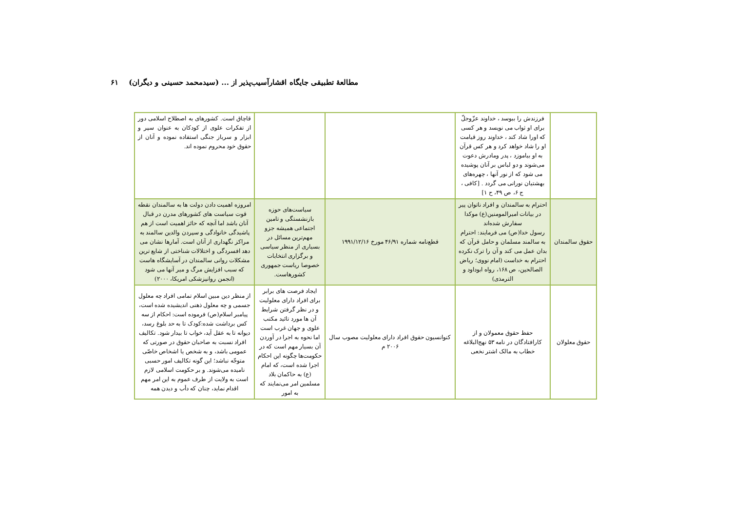مطالعهٔ تطبیقی جایگاه اقشارآسیب‌پذیر از ... (سیدمحمد حسینی و دیگران) ۶۱
| | فرزندش را ببوسد ، خداوند عزّوجلّ برای او ثواب می نویسد و هر کسی که اورا شاد کند ، خداوند روز قیامت او را شاد خواهد کرد و هر کس قرآن به او بیاموزد ، پدر ومادرش دعوت می‌شوند و دو لباس بر آنان پوشیده می شود که از نور آنها ، چهره‌های بهشتیان نورانی می گردد . [کافی ، ج ۶، ص ۴۹، ح ۱] | | | قاچاق است. کشورهای به اصطلاح اسلامی دور از تفکرات علوی از کودکان به عنوان سپر و ابزار و سرباز جنگی استفاده نموده و آنان از حقوق خود محروم نموده اند. |
| حقوق سالمندان | احترام به سالمندان و افراد ناتوان پیر در بیانات امیرالمومنین(ع) موکدا سفارش شده‌اند رسول خدا(ص) می فرمایند: احترام به سالمند مسلمان و حامل قرآن که بدان عمل می کند و آن را ترک نکرده احترام به خداست (امام نووی؛ ریاض الصالحین، ص ۱۶۸، رواه ابوداود و الترمذی) | قطع‌نامه شماره ۴۶/۹۱ مورخ ۱۹۹۱/۱۲/۱۶ | سیاست‌های حوزه بازنشستگی و تامین اجتماعی همیشه جزو مهم‌ترین مسائل در بسیاری از منظر سیاسی و برگزاری انتخابات خصوصا ریاست جمهوری کشورهاست. | امروزه اهمیت دادن دولت ها به سالمندان نقطه قوت سیاست های کشورهای مدرن در قبال آنان باشد اما آنچه که حائز اهمیت است از هم پاشیدگی خانوادگی و سپردن والدین سالمند به مراکز نگهداری از آنان است. آمارها نشان می دهد افسردگی و اختلالات شناختی از شایع ترین مشکلات روانی سالمندان در آسایشگاه هاست که سبب افزایش مرگ و میر آنها می شود (انجمن روانپزشکی امریکا، ۲۰۰۰) |
| حقوق معلولان | حفظ حقوق معمولان و از کارافتادگان در نامه ۵۳ نهج‌البلاغه خطاب به مالک اشتر نخعی | کنوانسیون حقوق افراد دارای معلولیت مصوب سال ۲۰۰۶ م | ایجاد فرصت های برابر برای افراد دارای معلولیت و در نظر گرفتن شرایط آن ها مورد تائید مکتب علوی و جهان غرب است اما نحوه به اجرا در آوردن آن بسیار مهم است که در حکومت‌ها چگونه این احکام اجرا شده است، که امام (ع) به حاکمان بلاد مسلمین امر می‌نمایند که به امور | از منظر دین مبین اسلام تمامی افراد چه معلول جسمی و چه معلول ذهنی اندیشیده شده است، پیامبر اسلام(ص) فرموده است: احکام از سه کس برداشت شده:کودک تا به حد بلوغ رسد، دیوانه تا به عقل آید، خواب تا بیدار شود. تکالیف افراد نسبت به صاحبان حقوق در صورتی که عمومی باشد، و به شخص یا اشخاص خاصّی متوجّه نباشد؛ این گونه تکالیف امور حسبی نامیده می‌شوند. و بر حکومت اسلامی لازم است به ولایت از طرف عموم به این امر مهم اقدام نماید، چنان که دأب و دیدن همه |